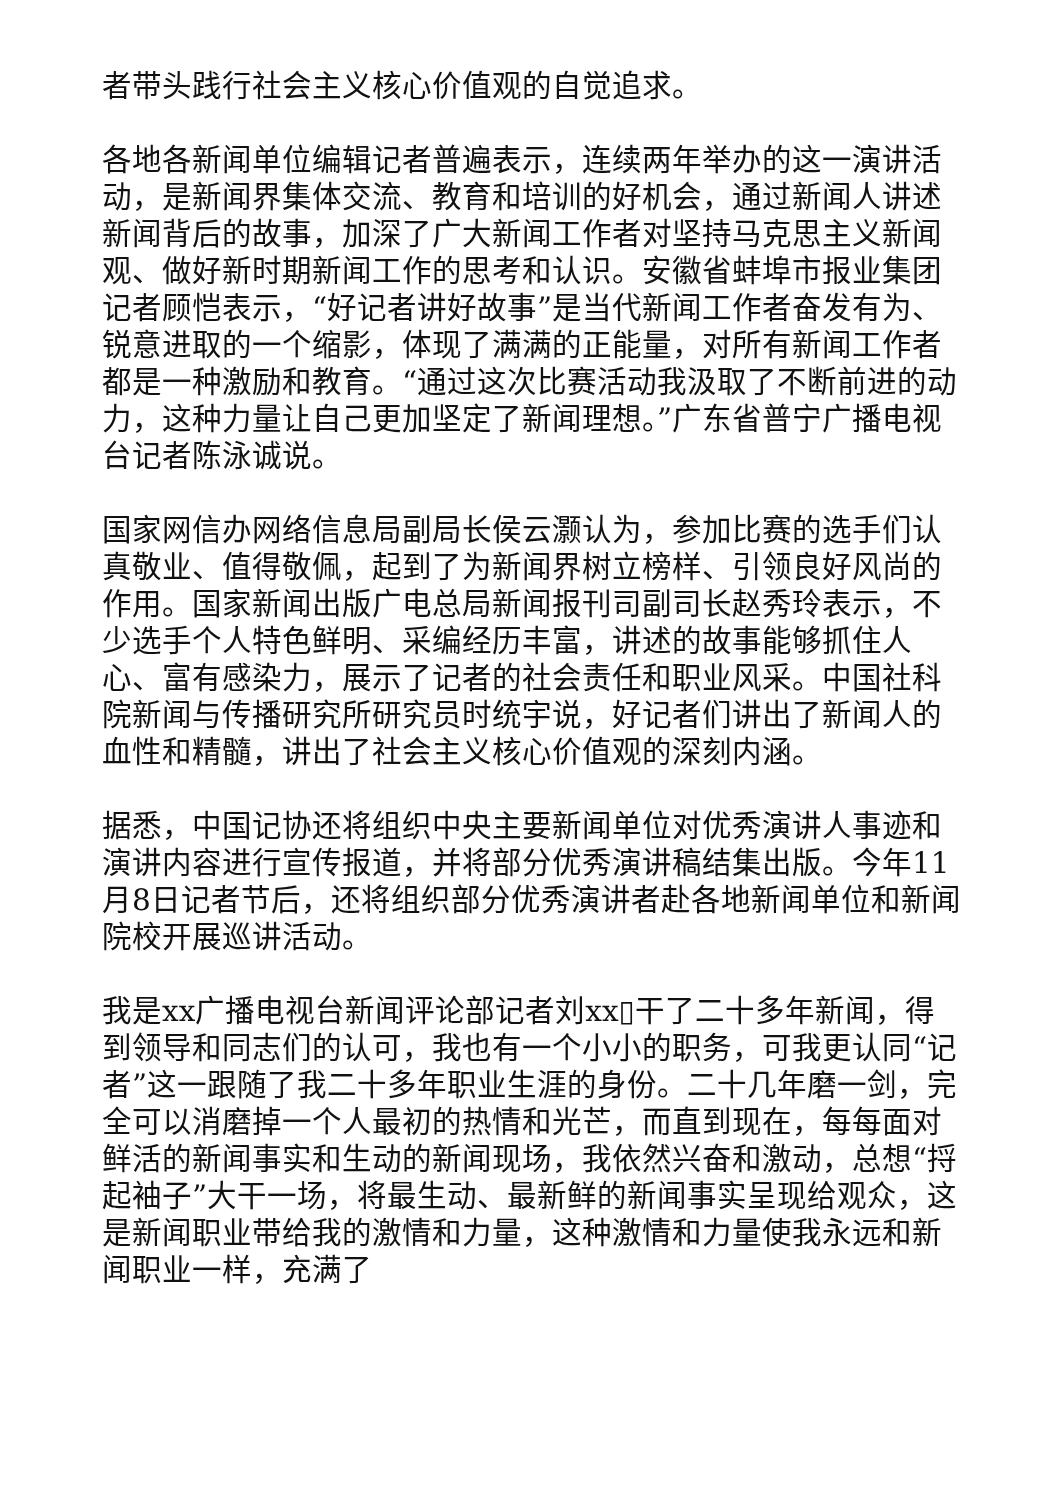者带头践行社会主义核心价值观的自觉追求。
各地各新闻单位编辑记者普遍表示，连续两年举办的这一演讲活动，是新闻界集体交流、教育和培训的好机会，通过新闻人讲述新闻背后的故事，加深了广大新闻工作者对坚持马克思主义新闻观、做好新时期新闻工作的思考和认识。安徽省蚌埠市报业集团记者顾恺表示，“好记者讲好故事”是当代新闻工作者奋发有为、锐意进取的一个缩影，体现了满满的正能量，对所有新闻工作者都是一种激励和教育。“通过这次比赛活动我汲取了不断前进的动力，这种力量让自己更加坚定了新闻理想。”广东省普宁广播电视台记者陈泳诚说。
国家网信办网络信息局副局长侯云灏认为，参加比赛的选手们认真敬业、值得敬佩，起到了为新闻界树立榜样、引领良好风尚的作用。国家新闻出版广电总局新闻报刊司副司长赵秀玲表示，不少选手个人特色鲜明、采编经历丰富，讲述的故事能够抓住人心、富有感染力，展示了记者的社会责任和职业风采。中国社科院新闻与传播研究所研究员时统宇说，好记者们讲出了新闻人的血性和精髓，讲出了社会主义核心价值观的深刻内涵。
据悉，中国记协还将组织中央主要新闻单位对优秀演讲人事迹和演讲内容进行宣传报道，并将部分优秀演讲稿结集出版。今年11月8日记者节后，还将组织部分优秀演讲者赴各地新闻单位和新闻院校开展巡讲活动。
我是xx广播电视台新闻评论部记者刘xx▯干了二十多年新闻，得到领导和同志们的认可，我也有一个小小的职务，可我更认同“记者”这一跟随了我二十多年职业生涯的身份。二十几年磨一剑，完全可以消磨掉一个人最初的热情和光芒，而直到现在，每每面对鲜活的新闻事实和生动的新闻现场，我依然兴奋和激动，总想“捋起袖子”大干一场，将最生动、最新鲜的新闻事实呈现给观众，这是新闻职业带给我的激情和力量，这种激情和力量使我永远和新闻职业一样，充满了